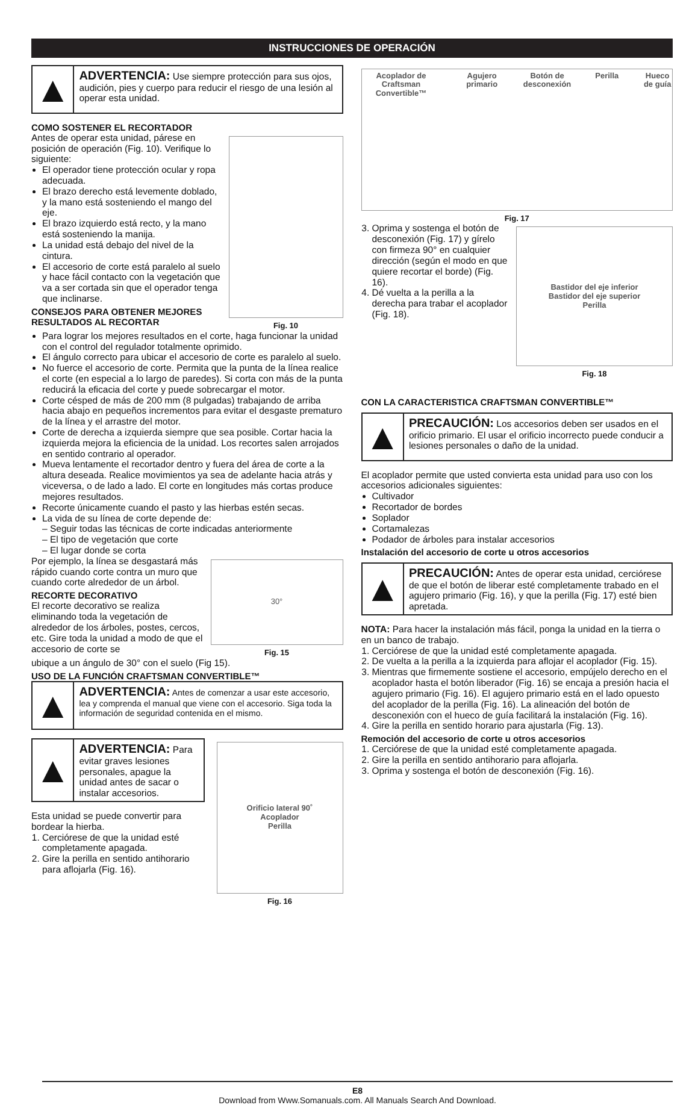INSTRUCCIONES DE OPERACIÓN
▲
ADVERTENCIA: Use siempre protección para sus ojos, audición, pies y cuerpo para reducir el riesgo de una lesión al operar esta unidad.
COMO SOSTENER EL RECORTADOR
Antes de operar esta unidad, párese en posición de operación (Fig. 10). Verifique lo siguiente:
El operador tiene protección ocular y ropa adecuada.
El brazo derecho está levemente doblado, y la mano está sosteniendo el mango del eje.
El brazo izquierdo está recto, y la mano está sosteniendo la manija.
La unidad está debajo del nivel de la cintura.
El accesorio de corte está paralelo al suelo y hace fácil contacto con la vegetación que va a ser cortada sin que el operador tenga que inclinarse.
CONSEJOS PARA OBTENER MEJORES RESULTADOS AL RECORTAR
Fig. 10
Para lograr los mejores resultados en el corte, haga funcionar la unidad con el control del regulador totalmente oprimido.
El ángulo correcto para ubicar el accesorio de corte es paralelo al suelo.
No fuerce el accesorio de corte. Permita que la punta de la línea realice el corte (en especial a lo largo de paredes). Si corta con más de la punta reducirá la eficacia del corte y puede sobrecargar el motor.
Corte césped de más de 200 mm (8 pulgadas) trabajando de arriba hacia abajo en pequeños incrementos para evitar el desgaste prematuro de la línea y el arrastre del motor.
Corte de derecha a izquierda siempre que sea posible. Cortar hacia la izquierda mejora la eficiencia de la unidad. Los recortes salen arrojados en sentido contrario al operador.
Mueva lentamente el recortador dentro y fuera del área de corte a la altura deseada. Realice movimientos ya sea de adelante hacia atrás y viceversa, o de lado a lado. El corte en longitudes más cortas produce mejores resultados.
Recorte únicamente cuando el pasto y las hierbas estén secas.
La vida de su línea de corte depende de:
– Seguir todas las técnicas de corte indicadas anteriormente
– El tipo de vegetación que corte
– El lugar donde se corta
Por ejemplo, la línea se desgastará más rápido cuando corte contra un muro que cuando corte alrededor de un árbol.
RECORTE DECORATIVO
El recorte decorativo se realiza eliminando toda la vegetación de alrededor de los árboles, postes, cercos, etc. Gire toda la unidad a modo de que el accesorio de corte se
30°
Fig. 15
ubique a un ángulo de 30° con el suelo (Fig 15).
USO DE LA FUNCIÓN CRAFTSMAN CONVERTIBLE™
▲
ADVERTENCIA: Antes de comenzar a usar este accesorio, lea y comprenda el manual que viene con el accesorio. Siga toda la información de seguridad contenida en el mismo.
▲
ADVERTENCIA: Para evitar graves lesiones personales, apague la unidad antes de sacar o instalar accesorios.
Esta unidad se puede convertir para bordear la hierba.
1. Cerciórese de que la unidad esté completamente apagada.
2. Gire la perilla en sentido antihorario para aflojarla (Fig. 16).
Orificio lateral 90˚
Acoplador
Perilla
Fig. 16
Acoplador de Craftsman Convertible™ Agujero primario Botón de desconexión Perilla Hueco de guía
Fig. 17
3. Oprima y sostenga el botón de desconexión (Fig. 17) y gírelo con firmeza 90° en cualquier dirección (según el modo en que quiere recortar el borde) (Fig. 16).
4. Dé vuelta a la perilla a la derecha para trabar el acoplador (Fig. 18).
Bastidor del eje inferior
Bastidor del eje superior
Perilla
Fig. 18
CON LA CARACTERISTICA CRAFTSMAN CONVERTIBLE™
▲
PRECAUCIÓN: Los accesorios deben ser usados en el orificio primario. El usar el orificio incorrecto puede conducir a lesiones personales o daño de la unidad.
El acoplador permite que usted convierta esta unidad para uso con los accesorios adicionales siguientes:
Cultivador
Recortador de bordes
Soplador
Cortamalezas
Podador de árboles para instalar accesorios
Instalación del accesorio de corte u otros accesorios
▲
PRECAUCIÓN: Antes de operar esta unidad, cerciórese de que el botón de liberar esté completamente trabado en el agujero primario (Fig. 16), y que la perilla (Fig. 17) esté bien apretada.
NOTA: Para hacer la instalación más fácil, ponga la unidad en la tierra o en un banco de trabajo.
1. Cerciórese de que la unidad esté completamente apagada.
2. De vuelta a la perilla a la izquierda para aflojar el acoplador (Fig. 15).
3. Mientras que firmemente sostiene el accesorio, empújelo derecho en el acoplador hasta el botón liberador (Fig. 16) se encaja a presión hacia el agujero primario (Fig. 16). El agujero primario está en el lado opuesto del acoplador de la perilla (Fig. 16). La alineación del botón de desconexión con el hueco de guía facilitará la instalación (Fig. 16).
4. Gire la perilla en sentido horario para ajustarla (Fig. 13).
Remoción del accesorio de corte u otros accesorios
1. Cerciórese de que la unidad esté completamente apagada.
2. Gire la perilla en sentido antihorario para aflojarla.
3. Oprima y sostenga el botón de desconexión (Fig. 16).
E8
Download from Www.Somanuals.com. All Manuals Search And Download.